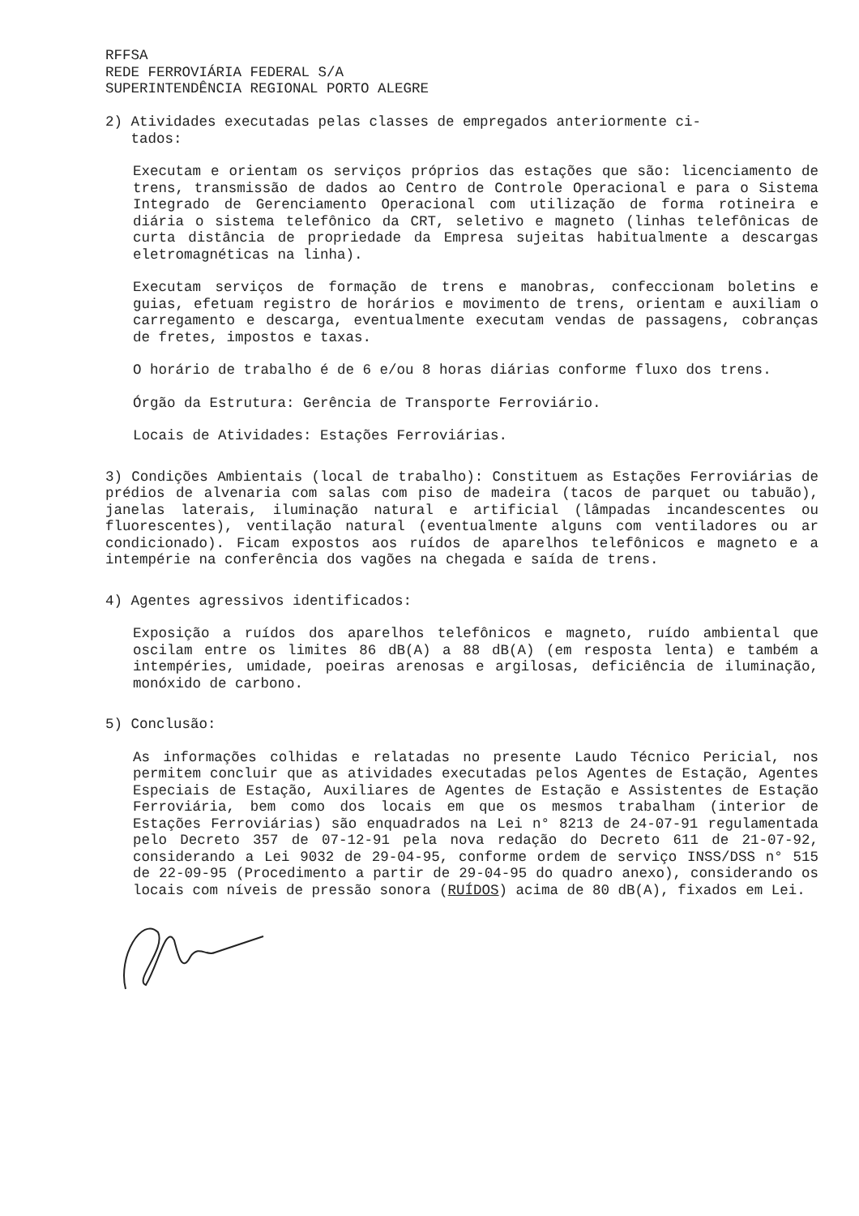RFFSA
REDE FERROVIÁRIA FEDERAL S/A
SUPERINTENDÊNCIA REGIONAL PORTO ALEGRE
2) Atividades executadas pelas classes de empregados anteriormente ci-
tados:
Executam e orientam os serviços próprios das estações que são: licenciamento de trens, transmissão de dados ao Centro de Controle Operacional e para o Sistema Integrado de Gerenciamento Operacional com utilização de forma rotineira e diária o sistema telefônico da CRT, seletivo e magneto (linhas telefônicas de curta distância de propriedade da Empresa sujeitas habitualmente a descargas eletromagnéticas na linha).
Executam serviços de formação de trens e manobras, confeccionam boletins e guias, efetuam registro de horários e movimento de trens, orientam e auxiliam o carregamento e descarga, eventualmente executam vendas de passagens, cobranças de fretes, impostos e taxas.
O horário de trabalho é de 6 e/ou 8 horas diárias conforme fluxo dos trens.
Órgão da Estrutura: Gerência de Transporte Ferroviário.
Locais de Atividades: Estações Ferroviárias.
3) Condições Ambientais (local de trabalho): Constituem as Estações Ferroviárias de prédios de alvenaria com salas com piso de madeira (tacos de parquet ou tabuão), janelas laterais, iluminação natural e artificial (lâmpadas incandescentes ou fluorescentes), ventilação natural (eventualmente alguns com ventiladores ou ar condicionado). Ficam expostos aos ruídos de aparelhos telefônicos e magneto e a intempérie na conferência dos vagões na chegada e saída de trens.
4) Agentes agressivos identificados:
Exposição a ruídos dos aparelhos telefônicos e magneto, ruído ambiental que oscilam entre os limites 86 dB(A) a 88 dB(A) (em resposta lenta) e também a intempéries, umidade, poeiras arenosas e argilosas, deficiência de iluminação, monóxido de carbono.
5) Conclusão:
As informações colhidas e relatadas no presente Laudo Técnico Pericial, nos permitem concluir que as atividades executadas pelos Agentes de Estação, Agentes Especiais de Estação, Auxiliares de Agentes de Estação e Assistentes de Estação Ferroviária, bem como dos locais em que os mesmos trabalham (interior de Estações Ferroviárias) são enquadrados na Lei n° 8213 de 24-07-91 regulamentada pelo Decreto 357 de 07-12-91 pela nova redação do Decreto 611 de 21-07-92, considerando a Lei 9032 de 29-04-95, conforme ordem de serviço INSS/DSS n° 515 de 22-09-95 (Procedimento a partir de 29-04-95 do quadro anexo), considerando os locais com níveis de pressão sonora (RUÍDOS) acima de 80 dB(A), fixados em Lei.